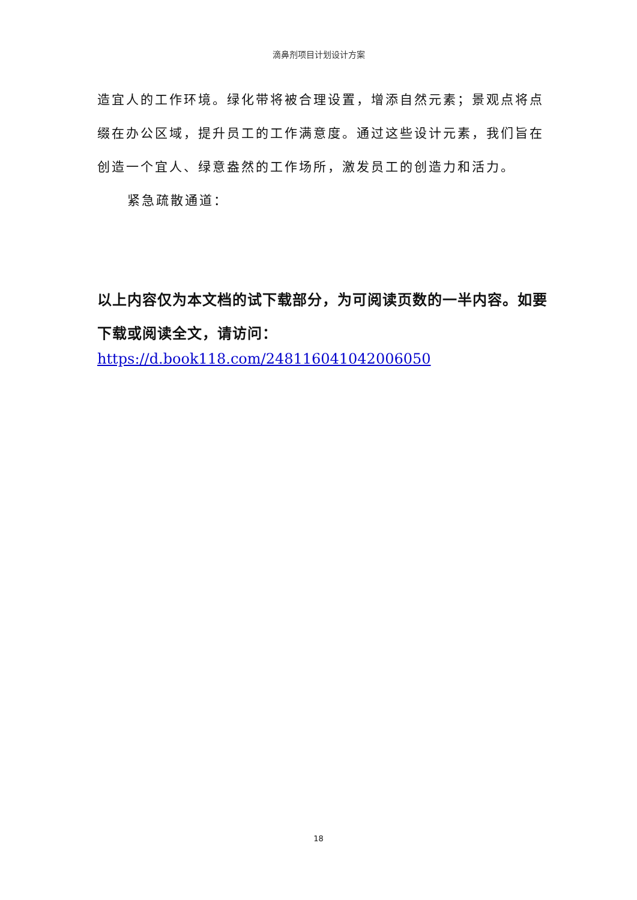滴鼻剂项目计划设计方案
造宜人的工作环境。绿化带将被合理设置，增添自然元素；景观点将点缀在办公区域，提升员工的工作满意度。通过这些设计元素，我们旨在创造一个宜人、绿意盎然的工作场所，激发员工的创造力和活力。
紧急疏散通道：
以上内容仅为本文档的试下载部分，为可阅读页数的一半内容。如要下载或阅读全文，请访问：
https://d.book118.com/248116041042006050
18